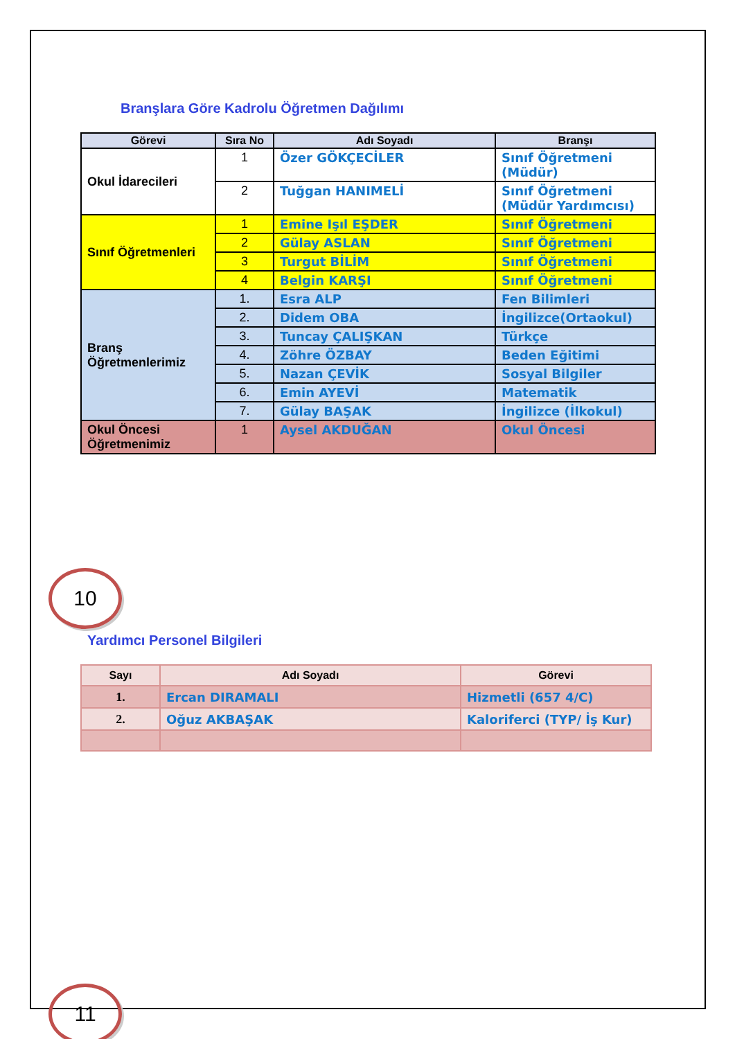Branşlara Göre Kadrolu Öğretmen Dağılımı
| Görevi | Sıra No | Adı Soyadı | Branşı |
| --- | --- | --- | --- |
| Okul İdarecileri | 1 | Özer GÖKÇECİLER | Sınıf Öğretmeni (Müdür) |
| | 2 | Tuğgan HANIMELİ | Sınıf Öğretmeni (Müdür Yardımcısı) |
| Sınıf Öğretmenleri | 1 | Emine Işıl EŞDER | Sınıf Öğretmeni |
| | 2 | Gülay ASLAN | Sınıf Öğretmeni |
| | 3 | Turgut BİLİM | Sınıf Öğretmeni |
| | 4 | Belgin KARŞI | Sınıf Öğretmeni |
| Branş Öğretmenlerimiz | 1. | Esra ALP | Fen Bilimleri |
| | 2. | Didem OBA | İngilizce(Ortaokul) |
| | 3. | Tuncay ÇALIŞKAN | Türkçe |
| | 4. | Zöhre ÖZBAY | Beden Eğitimi |
| | 5. | Nazan ÇEVİK | Sosyal Bilgiler |
| | 6. | Emin AYEVİ | Matematik |
| | 7. | Gülay BAŞAK | İngilizce (İlkokul) |
| Okul Öncesi Öğretmenimiz | 1 | Aysel AKDUĞAN | Okul Öncesi |
10
Yardımcı Personel Bilgileri
| Sayı | Adı Soyadı | Görevi |
| --- | --- | --- |
| 1. | Ercan DIRAMALI | Hizmetli (657 4/C) |
| 2. | Oğuz AKBAŞAK | Kaloriferci (TYP/ İş Kur) |
11